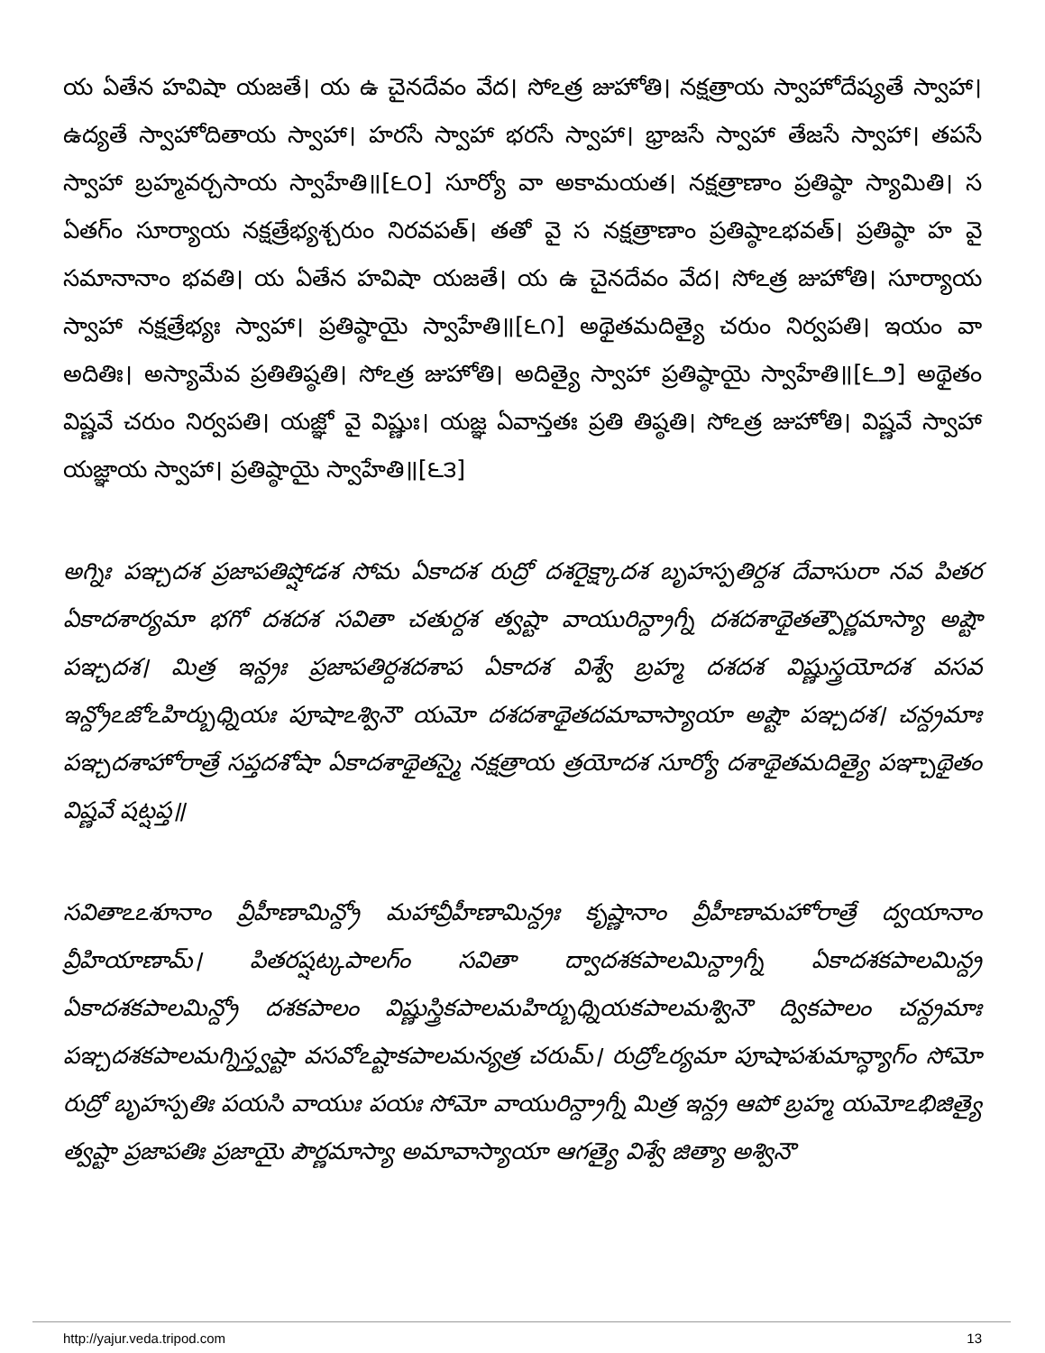య ఏతేన హవిషా యజతే। య ఉ చైనదేవం వేద। సోఽత్ర జుహోతి। నక్షత్రాయ స్వాహోదేష్యతే స్వాహా। ఉద్యతే స్వాహోదితాయ స్వాహా। హరసే స్వాహా భరసే స్వాహా। భ్రాజసే స్వాహా తేజసే స్వాహా। తపసే స్వాహా బ్రహ్మవర్చసాయ స్వాహేతి॥[౬౦] సూర్యో వా అకామయత। నక్షత్రాణాం ప్రతిష్ఠా స్యామితి। స ఏతగ్ం సూర్యాయ నక్షత్రేభ్యశ్చరుం నిరవపత్। తతో వై స నక్షత్రాణాం ప్రతిష్ఠాఽభవత్। ప్రతిష్ఠా హ వై సమానానాం భవతి। య ఏతేన హవిషా యజతే। య ఉ చైనదేవం వేద। సోఽత్ర జుహోతి। సూర్యాయ స్వాహా నక్షత్రేభ్యః స్వాహా। ప్రతిష్ఠాయై స్వాహేతి॥[౬౧] అథైతమదిత్యై చరుం నిర్వపతి। ఇయం వా అదితిః। అస్యామేవ ప్రతితిష్ఠతి। సోఽత్ర జుహోతి। అదిత్యై స్వాహా ప్రతిష్ఠాయై స్వాహేతి॥[౬౨] అథైతం విష్ణవే చరుం నిర్వపతి। యజ్ఞో వై విష్ణుః। యజ్ఞ ఏవాన్తతః ప్రతి తిష్ఠతి। సోఽత్ర జుహోతి। విష్ణవే స్వాహా యజ్ఞాయ స్వాహా। ప్రతిష్ఠాయై స్వాహేతి॥[౬౩]
అగ్నిః పఞ్చదశ ప్రజాపతిష్షోడశ సోమ ఏకాదశ రుద్రో దశరైక్ష్కాదశ బృహస్పతిర్దశ దేవాసురా నవ పితర ఏకాదశార్యమా భగో దశదశ సవితా చతుర్దశ త్వష్టా వాయురిన్ద్రాగ్నీ దశదశాథైతత్పౌర్ణమాస్యా అష్టౌ పఞ్చదశ। మిత్ర ఇన్ద్రః ప్రజాపతిర్దశదశాప ఏకాదశ విశ్వే బ్రహ్మ దశదశ విష్ణుస్త్రయోదశ వసవ ఇన్ద్రోఽజోఽహిర్బుధ్నియః పూషాఽశ్వినౌ యమో దశదశాథైతదమావాస్యాయా అష్టౌ పఞ్చదశ। చన్ద్రమాః పఞ్చదశాహోరాత్రే సప్తదశోషా ఏకాదశాథైతస్మై నక్షత్రాయ త్రయోదశ సూర్యో దశాథైతమదిత్యై పఞ్చాథైతం విష్ణవే షట్షప్త॥
సవితాఽఽశూనాం వ్రీహీణామిన్ద్రో మహావ్రీహీణామిన్ద్రః కృష్ణానాం వ్రీహీణామహోరాత్రే ద్వయానాం వ్రీహియాణామ్। పితరష్షట్కపాలగ్ం సవితా ద్వాదశకపాలమిన్ద్రాగ్నీ ఏకాదశకపాలమిన్ద్ర ఏకాదశకపాలమిన్ద్రో దశకపాలం విష్ణుస్త్రికపాలమహిర్బుధ్నియకపాలమశ్వినౌ ద్వికపాలం చన్ద్రమాః పఞ్చదశకపాలమగ్నిస్త్వష్టా వసవోఽష్టాకపాలమన్యత్ర చరుమ్। రుద్రోఽర్యమా పూషాపశుమాన్ధ్యాగ్ం సోమో రుద్రో బృహస్పతిః పయసి వాయుః పయః సోమో వాయురిన్ద్రాగ్నీ మిత్ర ఇన్ద్ర ఆపో బ్రహ్మ యమోఽభిజిత్యై త్వష్టా ప్రజాపతిః ప్రజాయై పౌర్ణమాస్యా అమావాస్యాయా ఆగత్యై విశ్వే జిత్యా అశ్వినౌ
http://yajur.veda.tripod.com 13